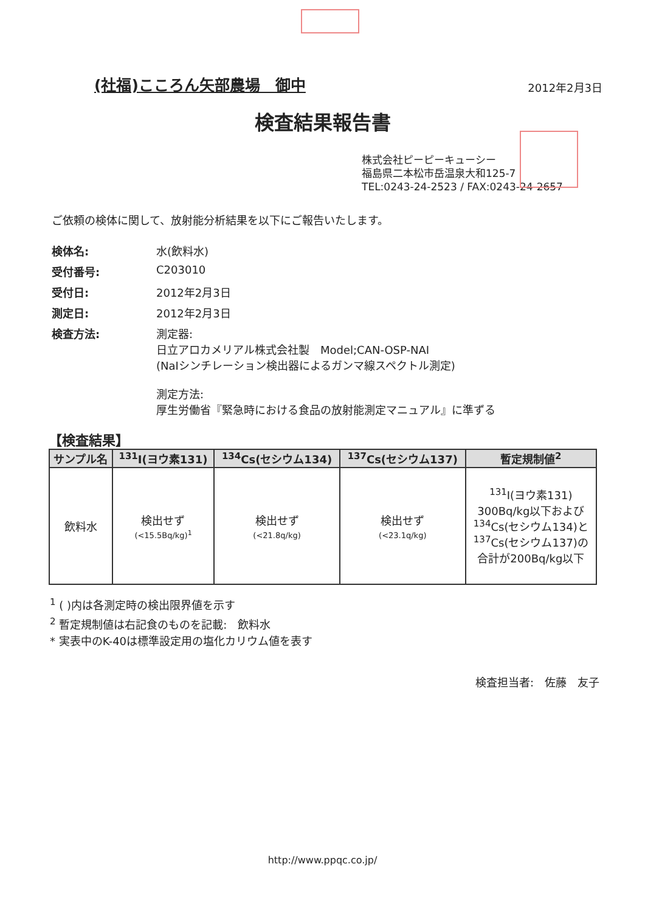(社福)こころん矢部農場　御中
2012年2月3日
検査結果報告書
株式会社ピーピーキューシー
福島県二本松市岳温泉大和125-7
TEL:0243-24-2523 / FAX:0243-24-2657
ご依頼の検体に関して、放射能分析結果を以下にご報告いたします。
検体名: 水(飲料水)
受付番号: C203010
受付日: 2012年2月3日
測定日: 2012年2月3日
検査方法: 測定器:
日立アロカメリアル株式会社製　Model;CAN-OSP-NAI
(NaIシンチレーション検出器によるガンマ線スペクトル測定)
測定方法:
厚生労働省『緊急時における食品の放射能測定マニュアル』に準ずる
【検査結果】
| サンプル名 | <sup>131</sup>I(ヨウ素131) | <sup>134</sup>Cs(セシウム134) | <sup>137</sup>Cs(セシウム137) | 暫定規制値<sup>2</sup> |
| --- | --- | --- | --- | --- |
| 飲料水 | 検出せず (<15.5Bq/kg)<sup>1</sup> | 検出せず (<21.8q/kg) | 検出せず (<23.1q/kg) | <sup>131</sup>I(ヨウ素131) 300Bq/kg以下および <sup>134</sup>Cs(セシウム134)と <sup>137</sup>Cs(セシウム137)の 合計が200Bq/kg以下 |
<sup>1</sup> ( )内は各測定時の検出限界値を示す
<sup>2</sup> 暫定規制値は右記食のものを記載:　飲料水
* 実表中のK-40は標準設定用の塩化カリウム値を表す
検査担当者:　佐藤　友子
http://www.ppqc.co.jp/